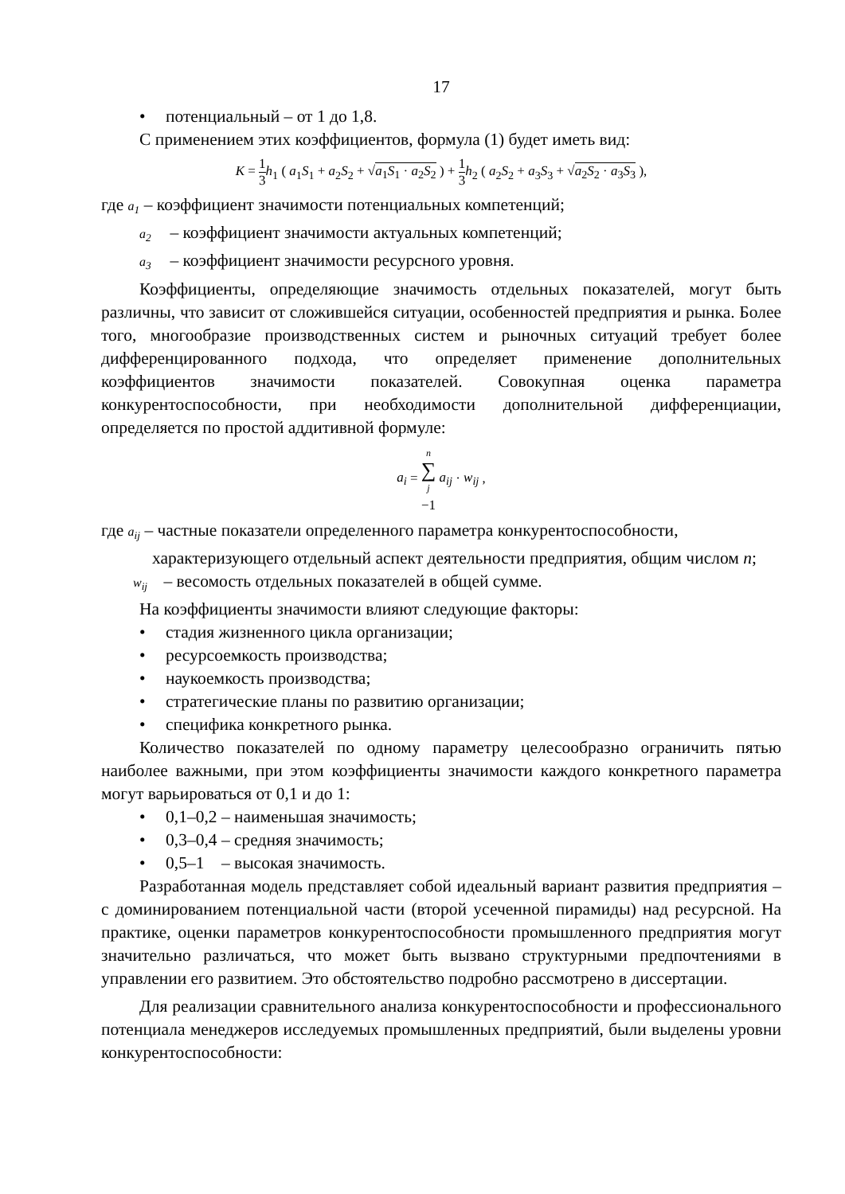17
• потенциальный – от 1 до 1,8.
С применением этих коэффициентов, формула (1) будет иметь вид:
K = 1 3 h<sub>1</sub> ( a<sub>1</sub>S<sub>1</sub> + a<sub>2</sub>S<sub>2</sub> + √a<sub>1</sub>S<sub>1</sub> · a<sub>2</sub>S<sub>2</sub> ) + 1 3 h<sub>2</sub> ( a<sub>2</sub>S<sub>2</sub> + a<sub>3</sub>S<sub>3</sub> + √a<sub>2</sub>S<sub>2</sub> · a<sub>3</sub>S<sub>3</sub> ),
где a<sub>1</sub> – коэффициент значимости потенциальных компетенций;
a<sub>2</sub> – коэффициент значимости актуальных компетенций;
a<sub>3</sub> – коэффициент значимости ресурсного уровня.
Коэффициенты, определяющие значимость отдельных показателей, могут быть различны, что зависит от сложившейся ситуации, особенностей предприятия и рынка. Более того, многообразие производственных систем и рыночных ситуаций требует более дифференцированного подхода, что определяет применение дополнительных коэффициентов значимости показателей. Совокупная оценка параметра конкурентоспособности, при необходимости дополнительной дифференциации, определяется по простой аддитивной формуле:
a<sub>i</sub> = n ∑ j −1 a<sub>ij</sub> · w<sub>ij</sub> ,
где a<sub>ij</sub> – частные показатели определенного параметра конкурентоспособности,
характеризующего отдельный аспект деятельности предприятия, общим числом n;
w<sub>ij</sub> – весомость отдельных показателей в общей сумме.
На коэффициенты значимости влияют следующие факторы:
• стадия жизненного цикла организации;
• ресурсоемкость производства;
• наукоемкость производства;
• стратегические планы по развитию организации;
• специфика конкретного рынка.
Количество показателей по одному параметру целесообразно ограничить пятью наиболее важными, при этом коэффициенты значимости каждого конкретного параметра могут варьироваться от 0,1 и до 1:
• 0,1–0,2 – наименьшая значимость;
• 0,3–0,4 – средняя значимость;
• 0,5–1 – высокая значимость.
Разработанная модель представляет собой идеальный вариант развития предприятия – с доминированием потенциальной части (второй усеченной пирамиды) над ресурсной. На практике, оценки параметров конкурентоспособности промышленного предприятия могут значительно различаться, что может быть вызвано структурными предпочтениями в управлении его развитием. Это обстоятельство подробно рассмотрено в диссертации.
Для реализации сравнительного анализа конкурентоспособности и профессионального потенциала менеджеров исследуемых промышленных предприятий, были выделены уровни конкурентоспособности: